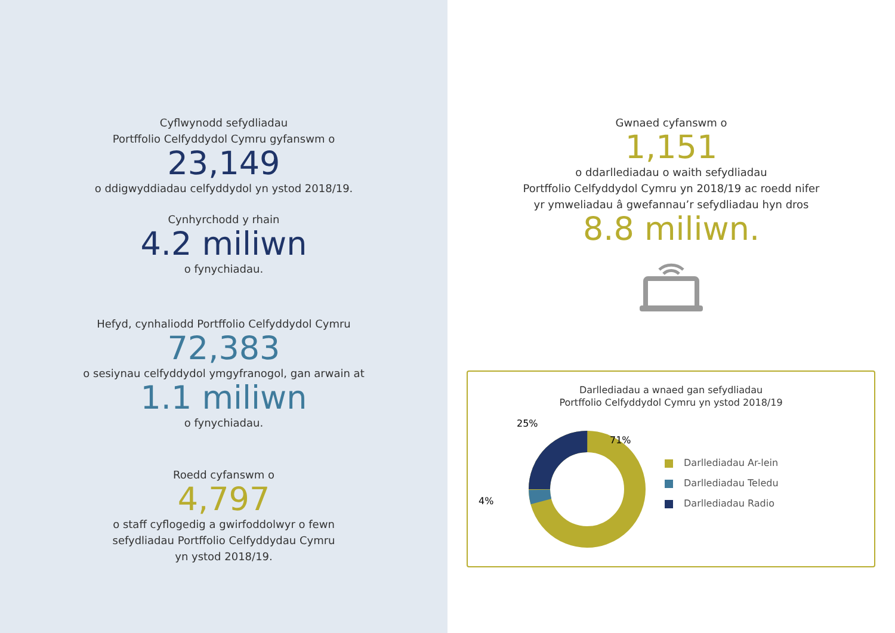Cyflwynodd sefydliadau
Portffolio Celfyddydol Cymru gyfanswm o
23,149
o ddigwyddiadau celfyddydol yn ystod 2018/19.
Cynhyrchodd y rhain
4.2 miliwn
o fynychiadau.
Hefyd, cynhaliodd Portffolio Celfyddydol Cymru
72,383
o sesiynau celfyddydol ymgyfranogol, gan arwain at
1.1 miliwn
o fynychiadau.
Roedd cyfanswm o
4,797
o staff cyflogedig a gwirfoddolwyr o fewn
sefydliadau Portffolio Celfyddydau Cymru
yn ystod 2018/19.
Gwnaed cyfanswm o
1,151
o ddarllediadau o waith sefydliadau
Portffolio Celfyddydol Cymru yn 2018/19 ac roedd nifer
yr ymweliadau â gwefannau’r sefydliadau hyn dros
8.8 miliwn.
Darllediadau a wnaed gan sefydliadau
Portffolio Celfyddydol Cymru yn ystod 2018/19
25%
71%
4%
Darllediadau Ar-lein
Darllediadau Teledu
Darllediadau Radio